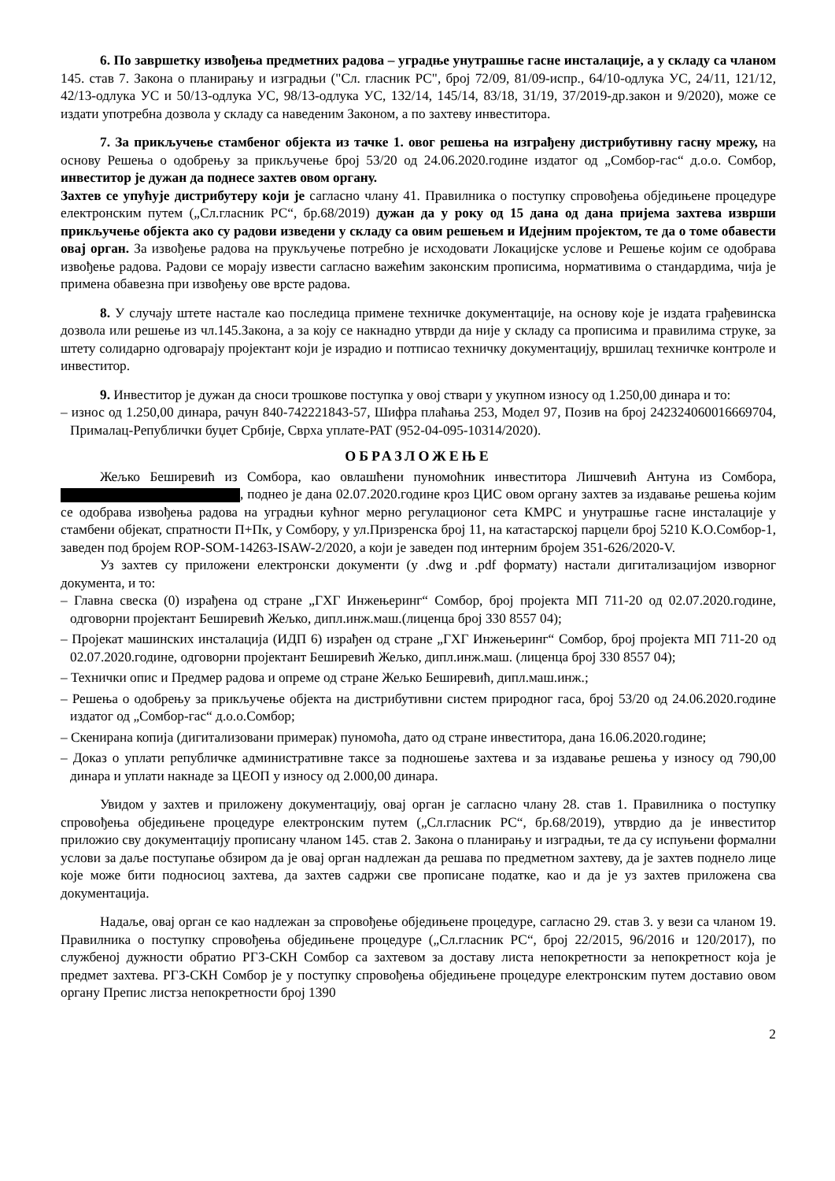6. По завршетку извођења предметних радова – уградње унутрашње гасне инсталације, а у складу са чланом 145. став 7. Закона о планирању и изградњи ("Сл. гласник РС", број 72/09, 81/09-испр., 64/10-одлука УС, 24/11, 121/12, 42/13-одлука УС и 50/13-одлука УС, 98/13-одлука УС, 132/14, 145/14, 83/18, 31/19, 37/2019-др.закон и 9/2020), може се издати употребна дозвола у складу са наведеним Законом, а по захтеву инвеститора.
7. За прикључење стамбеног објекта из тачке 1. овог решења на изграђену дистрибутивну гасну мрежу, на основу Решења о одобрењу за прикључење број 53/20 од 24.06.2020.године издатог од „Сомбор-гас“ д.о.о. Сомбор, инвеститор је дужан да поднесе захтев овом органу.
Захтев се упућује дистрибутеру који је сагласно члану 41. Правилника о поступку спровођења обједињене процедуре електронским путем („Сл.гласник РС“, бр.68/2019) дужан да у року од 15 дана од дана пријема захтева изврши прикључење објекта ако су радови изведени у складу са овим решењем и Идејним пројектом, те да о томе обавести овај орган. За извођење радова на прукључење потребно је исходовати Локацијске услове и Решење којим се одобрава извођење радова. Радови се морају извести сагласно важећим законским прописима, нормативима о стандардима, чија је примена обавезна при извођењу ове врсте радова.
8. У случају штете настале као последица примене техничке документације, на основу које је издата грађевинска дозвола или решење из чл.145.Закона, а за коју се накнадно утврди да није у складу са прописима и правилима струке, за штету солидарно одговарају пројектант који је израдио и потписао техничку документацију, вршилац техничке контроле и инвеститор.
9. Инвеститор је дужан да сноси трошкове поступка у овој ствари у укупном износу од 1.250,00 динара и то:
– износ од 1.250,00 динара, рачун 840-742221843-57, Шифра плаћања 253, Модел 97, Позив на број 242324060016669704, Прималац-Републички буџет Србије, Сврха уплате-РАТ (952-04-095-10314/2020).
ОБРАЗЛОЖЕЊЕ
Жељко Беширевић из Сомбора, као овлашћени пуномоћник инвеститора Лишчевић Антуна из Сомбора, , поднео је дана 02.07.2020.године кроз ЦИС овом органу захтев за издавање решења којим се одобрава извођења радова на уградњи кућног мерно регулационог сета КМРС и унутрашње гасне инсталације у стамбени објекат, спратности П+Пк, у Сомбору, у ул.Призренска број 11, на катастарској парцели број 5210 К.О.Сомбор-1, заведен под бројем ROP-SOM-14263-ISAW-2/2020, а који је заведен под интерним бројем 351-626/2020-V.
Уз захтев су приложени електронски документи (у .dwg и .pdf формату) настали дигитализацијом изворног документа, и то:
– Главна свеска (0) израђена од стране „ГХГ Инжењеринг“ Сомбор, број пројекта МП 711-20 од 02.07.2020.године, одговорни пројектант Беширевић Жељко, дипл.инж.маш.(лиценца број 330 8557 04);
– Пројекат машинских инсталација (ИДП 6) израђен од стране „ГХГ Инжењеринг“ Сомбор, број пројекта МП 711-20 од 02.07.2020.године, одговорни пројектант Беширевић Жељко, дипл.инж.маш. (лиценца број 330 8557 04);
– Технички опис и Предмер радова и опреме од стране Жељко Беширевић, дипл.маш.инж.;
– Решења о одобрењу за прикључење објекта на дистрибутивни систем природног гаса, број 53/20 од 24.06.2020.године издатог од „Сомбор-гас“ д.о.о.Сомбор;
– Скенирана копија (дигитализовани примерак) пуномоћа, дато од стране инвеститора, дана 16.06.2020.године;
– Доказ о уплати републичке административне таксе за подношење захтева и за издавање решења у износу од 790,00 динара и уплати накнаде за ЦЕОП у износу од 2.000,00 динара.
Увидом у захтев и приложену документацију, овај орган је сагласно члану 28. став 1. Правилника о поступку спровођења обједињене процедуре електронским путем („Сл.гласник РС“, бр.68/2019), утврдио да је инвеститор приложио сву документацију прописану чланом 145. став 2. Закона о планирању и изградњи, те да су испуњени формални услови за даље поступање обзиром да је овај орган надлежан да решава по предметном захтеву, да је захтев поднело лице које може бити подносиоц захтева, да захтев садржи све прописане податке, као и да је уз захтев приложена сва документација.
Надаље, овај орган се као надлежан за спровођење обједињене процедуре, сагласно 29. став 3. у вези са чланом 19. Правилника о поступку спровођења обједињене процедуре („Сл.гласник РС“, број 22/2015, 96/2016 и 120/2017), по службеној дужности обратио РГЗ-СКН Сомбор са захтевом за доставу листа непокретности за непокретност која је предмет захтева. РГЗ-СКН Сомбор је у поступку спровођења обједињене процедуре електронским путем доставио овом органу Препис листза непокретности број 1390
2